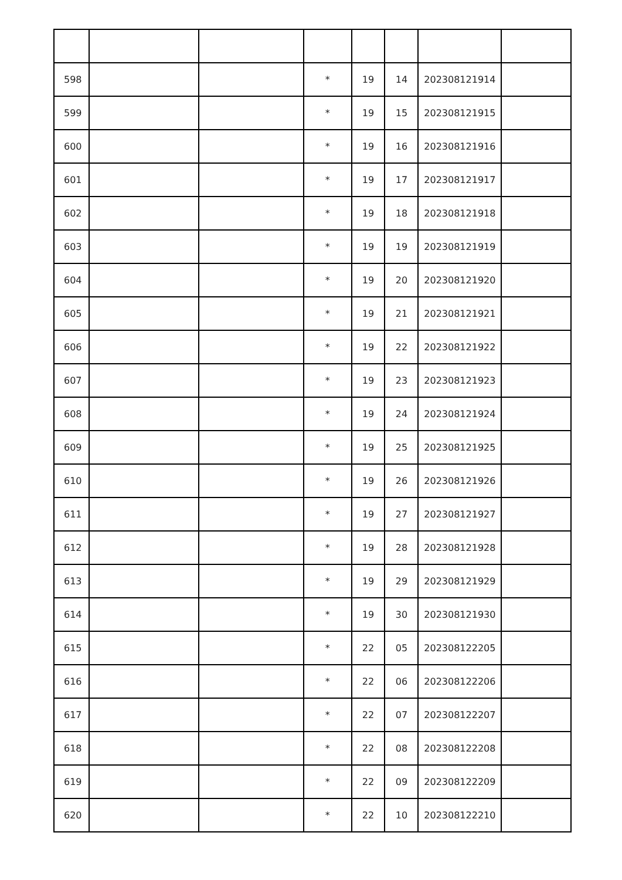| 598 | | | * | 19 | 14 | 202308121914 | |
| 599 | | | * | 19 | 15 | 202308121915 | |
| 600 | | | * | 19 | 16 | 202308121916 | |
| 601 | | | * | 19 | 17 | 202308121917 | |
| 602 | | | * | 19 | 18 | 202308121918 | |
| 603 | | | * | 19 | 19 | 202308121919 | |
| 604 | | | * | 19 | 20 | 202308121920 | |
| 605 | | | * | 19 | 21 | 202308121921 | |
| 606 | | | * | 19 | 22 | 202308121922 | |
| 607 | | | * | 19 | 23 | 202308121923 | |
| 608 | | | * | 19 | 24 | 202308121924 | |
| 609 | | | * | 19 | 25 | 202308121925 | |
| 610 | | | * | 19 | 26 | 202308121926 | |
| 611 | | | * | 19 | 27 | 202308121927 | |
| 612 | | | * | 19 | 28 | 202308121928 | |
| 613 | | | * | 19 | 29 | 202308121929 | |
| 614 | | | * | 19 | 30 | 202308121930 | |
| 615 | | | * | 22 | 05 | 202308122205 | |
| 616 | | | * | 22 | 06 | 202308122206 | |
| 617 | | | * | 22 | 07 | 202308122207 | |
| 618 | | | * | 22 | 08 | 202308122208 | |
| 619 | | | * | 22 | 09 | 202308122209 | |
| 620 | | | * | 22 | 10 | 202308122210 | |